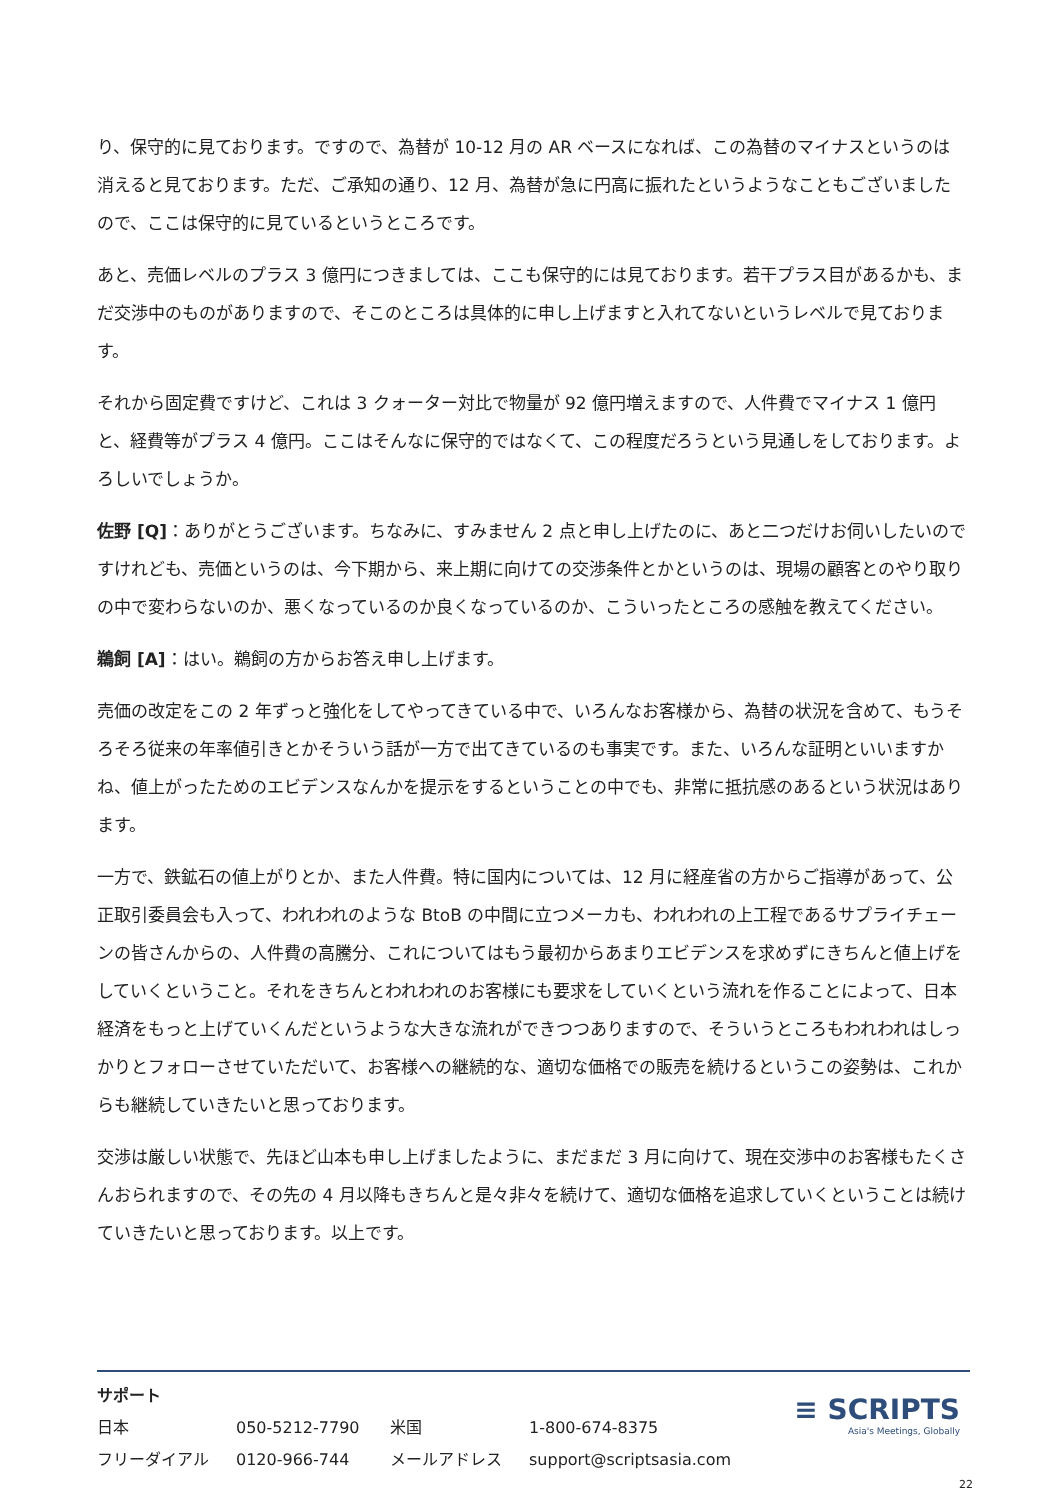り、保守的に見ております。ですので、為替が 10-12 月の AR ベースになれば、この為替のマイナスというのは消えると見ております。ただ、ご承知の通り、12 月、為替が急に円高に振れたというようなこともございましたので、ここは保守的に見ているというところです。
あと、売価レベルのプラス 3 億円につきましては、ここも保守的には見ております。若干プラス目があるかも、まだ交渉中のものがありますので、そこのところは具体的に申し上げますと入れてないというレベルで見ております。
それから固定費ですけど、これは 3 クォーター対比で物量が 92 億円増えますので、人件費でマイナス 1 億円と、経費等がプラス 4 億円。ここはそんなに保守的ではなくて、この程度だろうという見通しをしております。よろしいでしょうか。
佐野 [Q]：ありがとうございます。ちなみに、すみません 2 点と申し上げたのに、あと二つだけお伺いしたいのですけれども、売価というのは、今下期から、来上期に向けての交渉条件とかというのは、現場の顧客とのやり取りの中で変わらないのか、悪くなっているのか良くなっているのか、こういったところの感触を教えてください。
鵜飼 [A]：はい。鵜飼の方からお答え申し上げます。
売価の改定をこの 2 年ずっと強化をしてやってきている中で、いろんなお客様から、為替の状況を含めて、もうそろそろ従来の年率値引きとかそういう話が一方で出てきているのも事実です。また、いろんな証明といいますかね、値上がったためのエビデンスなんかを提示をするということの中でも、非常に抵抗感のあるという状況はあります。
一方で、鉄鉱石の値上がりとか、また人件費。特に国内については、12 月に経産省の方からご指導があって、公正取引委員会も入って、われわれのような BtoB の中間に立つメーカも、われわれの上工程であるサプライチェーンの皆さんからの、人件費の高騰分、これについてはもう最初からあまりエビデンスを求めずにきちんと値上げをしていくということ。それをきちんとわれわれのお客様にも要求をしていくという流れを作ることによって、日本経済をもっと上げていくんだというような大きな流れができつつありますので、そういうところもわれわれはしっかりとフォローさせていただいて、お客様への継続的な、適切な価格での販売を続けるというこの姿勢は、これからも継続していきたいと思っております。
交渉は厳しい状態で、先ほど山本も申し上げましたように、まだまだ 3 月に向けて、現在交渉中のお客様もたくさんおられますので、その先の 4 月以降もきちんと是々非々を続けて、適切な価格を追求していくということは続けていきたいと思っております。以上です。
サポート
| 日本 | 050-5212-7790 | 米国 | 1-800-674-8375 |
| フリーダイアル | 0120-966-744 | メールアドレス | support@scriptsasia.com |
≡ SCRIPTS
Asia's Meetings, Globally
22